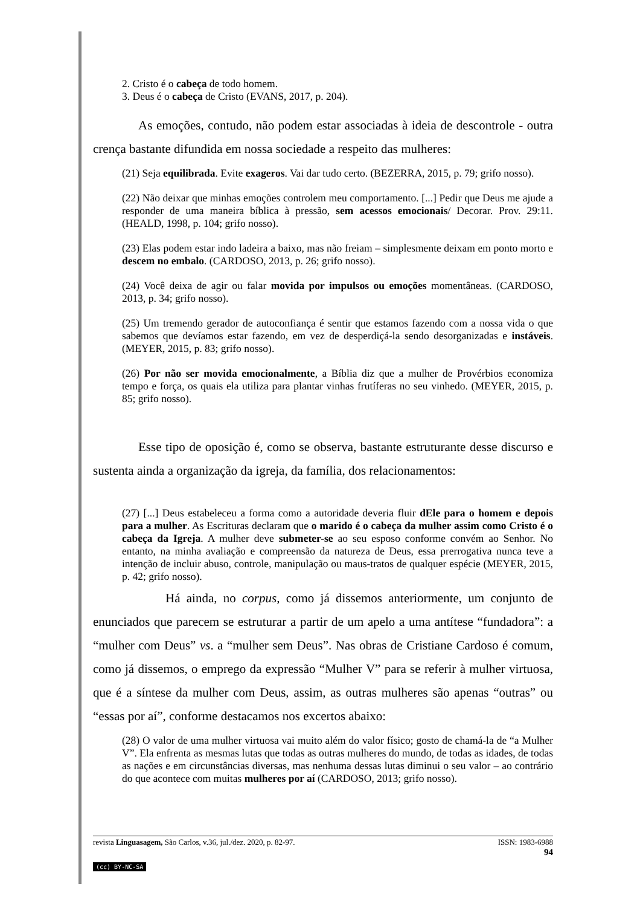2. Cristo é o cabeça de todo homem.
3. Deus é o cabeça de Cristo (EVANS, 2017, p. 204).
As emoções, contudo, não podem estar associadas à ideia de descontrole - outra crença bastante difundida em nossa sociedade a respeito das mulheres:
(21) Seja equilibrada. Evite exageros. Vai dar tudo certo. (BEZERRA, 2015, p. 79; grifo nosso).
(22) Não deixar que minhas emoções controlem meu comportamento. [...] Pedir que Deus me ajude a responder de uma maneira bíblica à pressão, sem acessos emocionais/ Decorar. Prov. 29:11. (HEALD, 1998, p. 104; grifo nosso).
(23) Elas podem estar indo ladeira a baixo, mas não freiam – simplesmente deixam em ponto morto e descem no embalo. (CARDOSO, 2013, p. 26; grifo nosso).
(24) Você deixa de agir ou falar movida por impulsos ou emoções momentâneas. (CARDOSO, 2013, p. 34; grifo nosso).
(25) Um tremendo gerador de autoconfiança é sentir que estamos fazendo com a nossa vida o que sabemos que devíamos estar fazendo, em vez de desperdiçá-la sendo desorganizadas e instáveis. (MEYER, 2015, p. 83; grifo nosso).
(26) Por não ser movida emocionalmente, a Bíblia diz que a mulher de Provérbios economiza tempo e força, os quais ela utiliza para plantar vinhas frutíferas no seu vinhedo. (MEYER, 2015, p. 85; grifo nosso).
Esse tipo de oposição é, como se observa, bastante estruturante desse discurso e sustenta ainda a organização da igreja, da família, dos relacionamentos:
(27) [...] Deus estabeleceu a forma como a autoridade deveria fluir dEle para o homem e depois para a mulher. As Escrituras declaram que o marido é o cabeça da mulher assim como Cristo é o cabeça da Igreja. A mulher deve submeter-se ao seu esposo conforme convém ao Senhor. No entanto, na minha avaliação e compreensão da natureza de Deus, essa prerrogativa nunca teve a intenção de incluir abuso, controle, manipulação ou maus-tratos de qualquer espécie (MEYER, 2015, p. 42; grifo nosso).
Há ainda, no corpus, como já dissemos anteriormente, um conjunto de enunciados que parecem se estruturar a partir de um apelo a uma antítese “fundadora”: a “mulher com Deus” vs. a “mulher sem Deus”. Nas obras de Cristiane Cardoso é comum, como já dissemos, o emprego da expressão “Mulher V” para se referir à mulher virtuosa, que é a síntese da mulher com Deus, assim, as outras mulheres são apenas “outras” ou “essas por aí”, conforme destacamos nos excertos abaixo:
(28) O valor de uma mulher virtuosa vai muito além do valor físico; gosto de chamá-la de “a Mulher V”. Ela enfrenta as mesmas lutas que todas as outras mulheres do mundo, de todas as idades, de todas as nações e em circunstâncias diversas, mas nenhuma dessas lutas diminui o seu valor – ao contrário do que acontece com muitas mulheres por aí (CARDOSO, 2013; grifo nosso).
revista Linguasagem, São Carlos, v.36, jul./dez. 2020, p. 82-97. ISSN: 1983-6988
94
(cc) BY-NC-SA